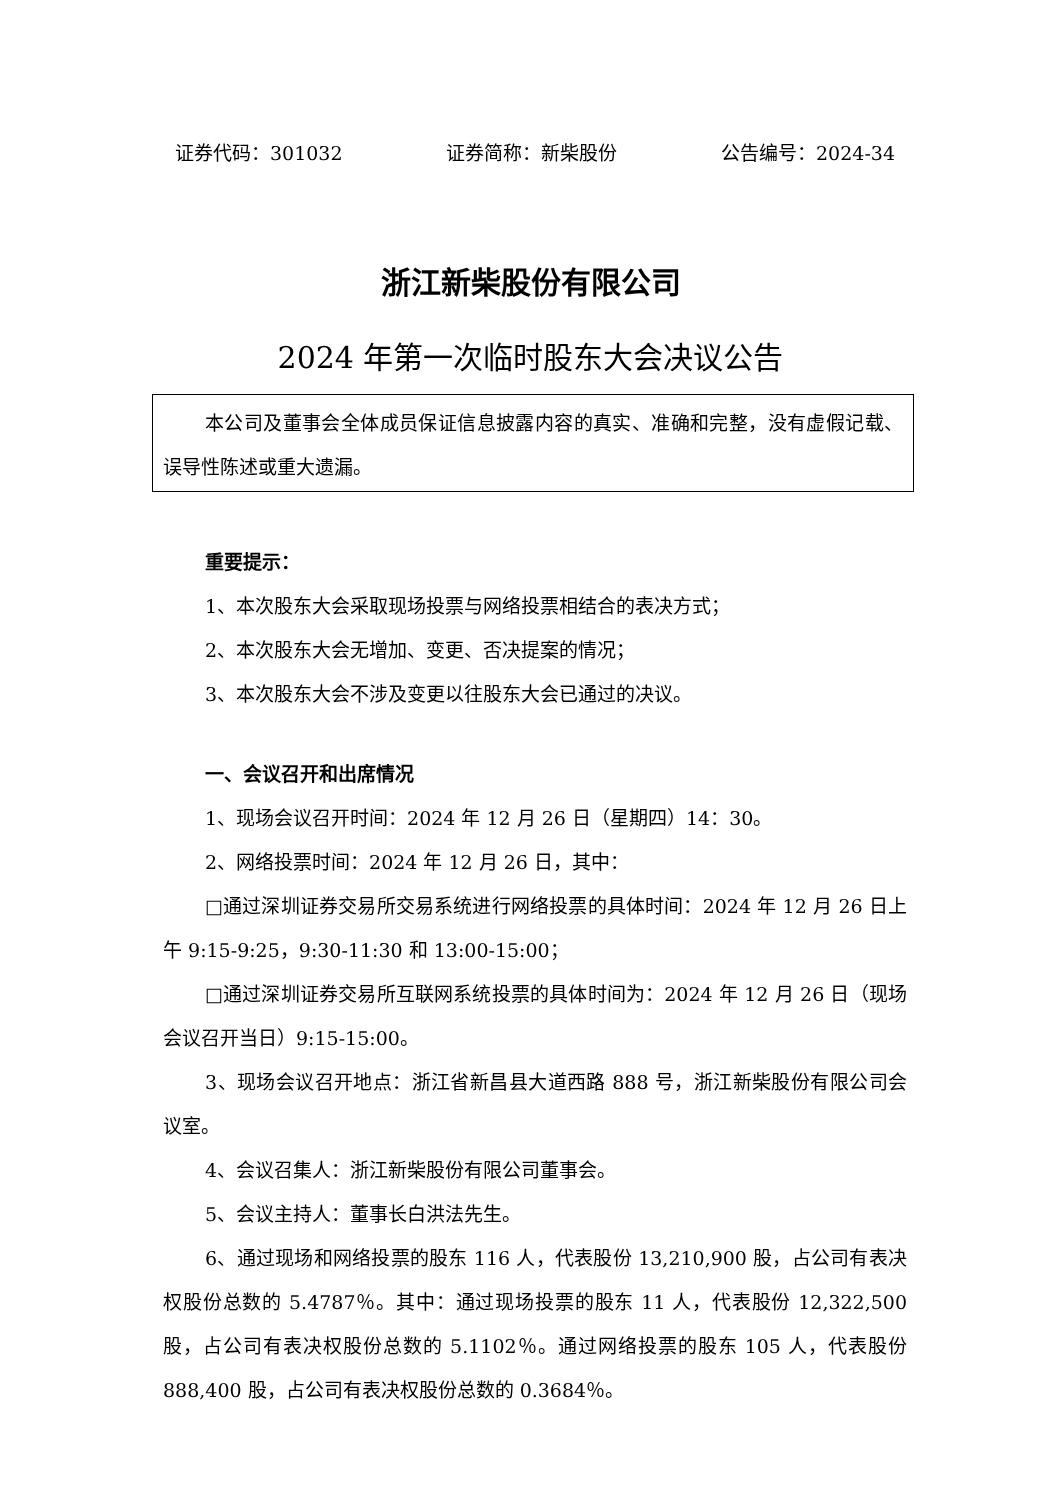证券代码：301032 证券简称：新柴股份 公告编号：2024-34
浙江新柴股份有限公司
2024 年第一次临时股东大会决议公告
本公司及董事会全体成员保证信息披露内容的真实、准确和完整，没有虚假记载、误导性陈述或重大遗漏。
重要提示：
1、本次股东大会采取现场投票与网络投票相结合的表决方式；
2、本次股东大会无增加、变更、否决提案的情况；
3、本次股东大会不涉及变更以往股东大会已通过的决议。
一、会议召开和出席情况
1、现场会议召开时间：2024 年 12 月 26 日（星期四）14：30。
2、网络投票时间：2024 年 12 月 26 日，其中：
□通过深圳证券交易所交易系统进行网络投票的具体时间：2024 年 12 月 26 日上午 9:15-9:25，9:30-11:30 和 13:00-15:00；
□通过深圳证券交易所互联网系统投票的具体时间为：2024 年 12 月 26 日（现场会议召开当日）9:15-15:00。
3、现场会议召开地点：浙江省新昌县大道西路 888 号，浙江新柴股份有限公司会议室。
4、会议召集人：浙江新柴股份有限公司董事会。
5、会议主持人：董事长白洪法先生。
6、通过现场和网络投票的股东 116 人，代表股份 13,210,900 股，占公司有表决权股份总数的 5.4787％。其中：通过现场投票的股东 11 人，代表股份 12,322,500 股，占公司有表决权股份总数的 5.1102％。通过网络投票的股东 105 人，代表股份 888,400 股，占公司有表决权股份总数的 0.3684％。